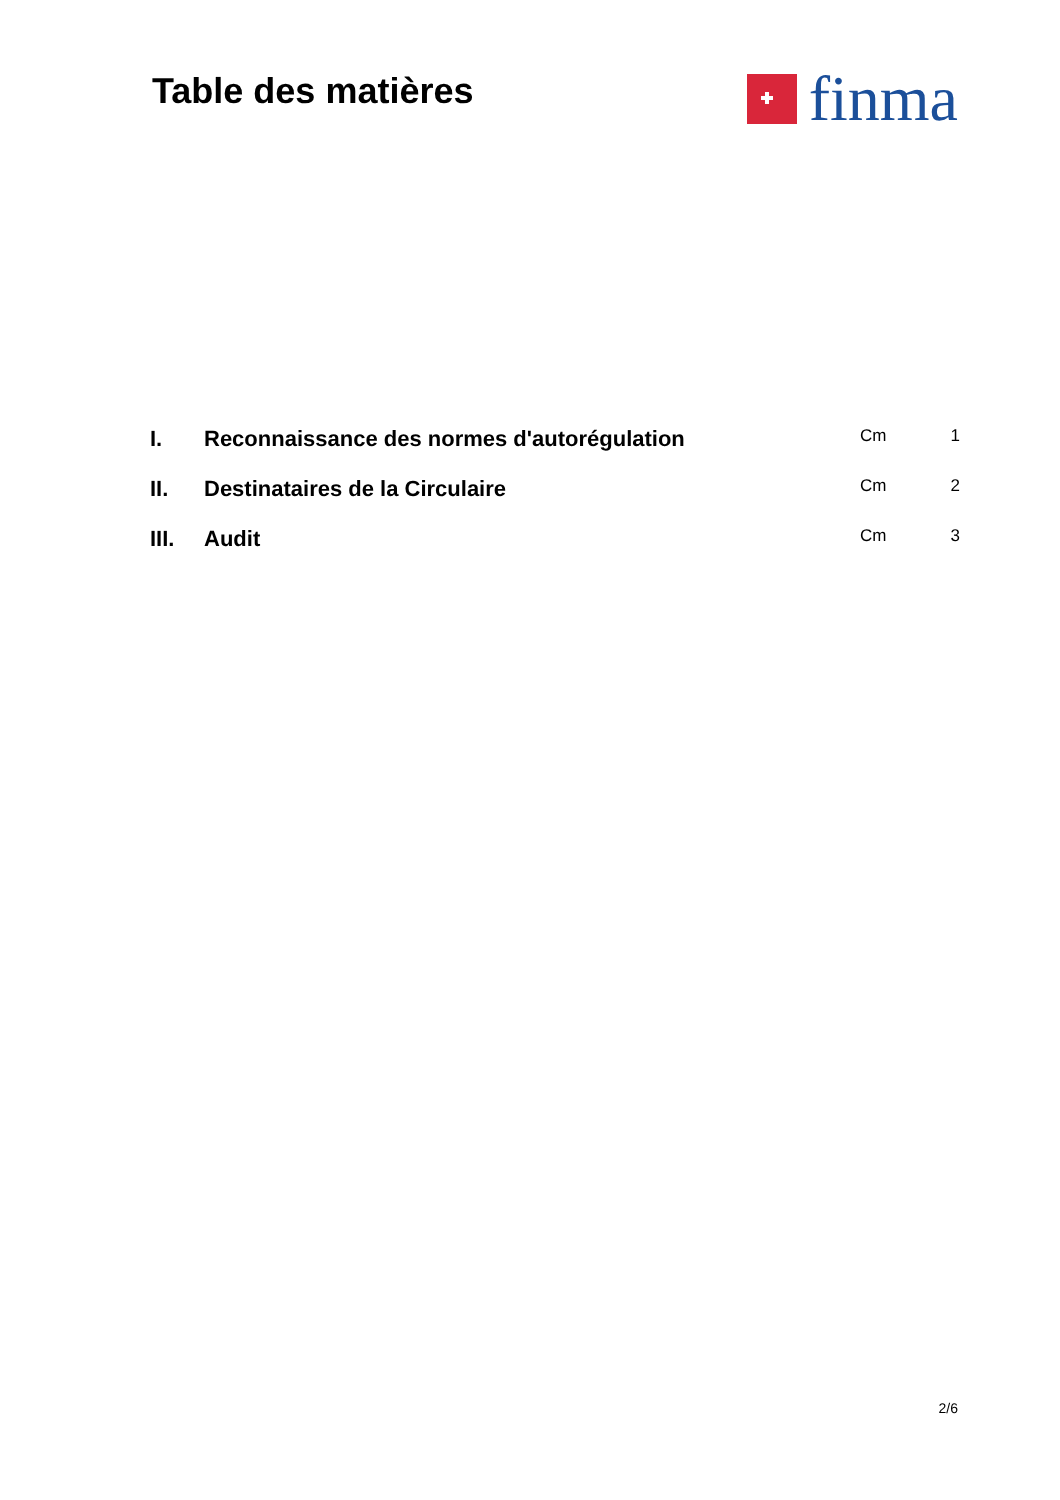Table des matières
finma
| I. | Reconnaissance des normes d'autorégulation | Cm | 1 |
| II. | Destinataires de la Circulaire | Cm | 2 |
| III. | Audit | Cm | 3 |
2/6